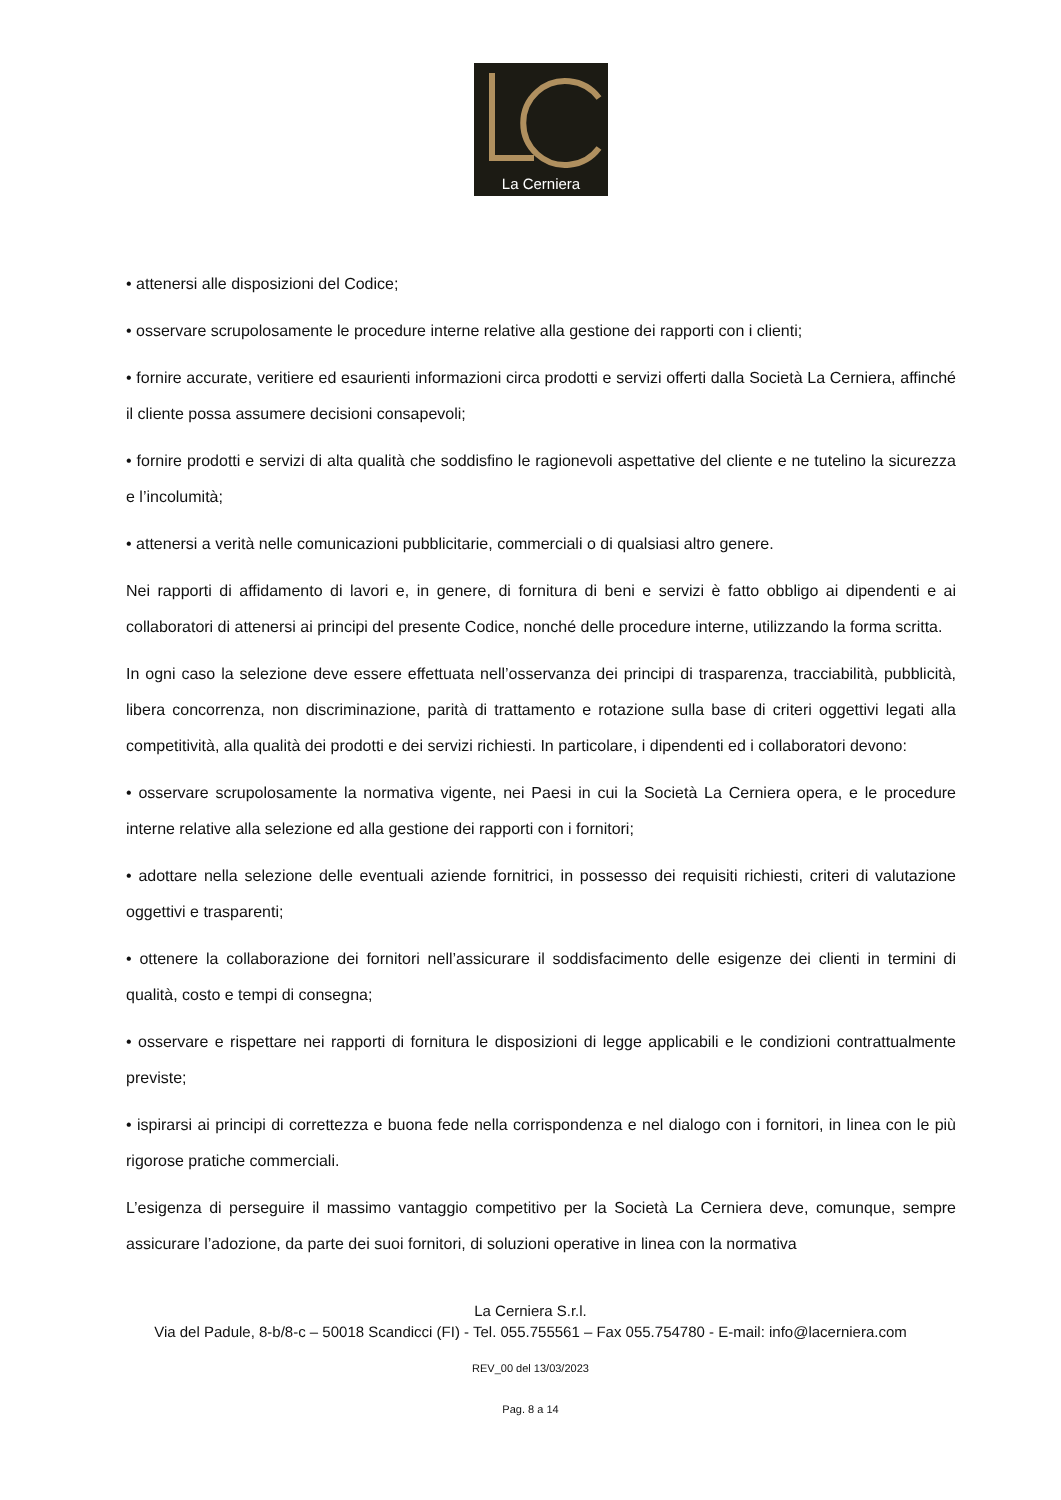La Cerniera
• attenersi alle disposizioni del Codice;
• osservare scrupolosamente le procedure interne relative alla gestione dei rapporti con i clienti;
• fornire accurate, veritiere ed esaurienti informazioni circa prodotti e servizi offerti dalla Società La Cerniera, affinché il cliente possa assumere decisioni consapevoli;
• fornire prodotti e servizi di alta qualità che soddisfino le ragionevoli aspettative del cliente e ne tutelino la sicurezza e l’incolumità;
• attenersi a verità nelle comunicazioni pubblicitarie, commerciali o di qualsiasi altro genere.
Nei rapporti di affidamento di lavori e, in genere, di fornitura di beni e servizi è fatto obbligo ai dipendenti e ai collaboratori di attenersi ai principi del presente Codice, nonché delle procedure interne, utilizzando la forma scritta.
In ogni caso la selezione deve essere effettuata nell’osservanza dei principi di trasparenza, tracciabilità, pubblicità, libera concorrenza, non discriminazione, parità di trattamento e rotazione sulla base di criteri oggettivi legati alla competitività, alla qualità dei prodotti e dei servizi richiesti. In particolare, i dipendenti ed i collaboratori devono:
• osservare scrupolosamente la normativa vigente, nei Paesi in cui la Società La Cerniera opera, e le procedure interne relative alla selezione ed alla gestione dei rapporti con i fornitori;
• adottare nella selezione delle eventuali aziende fornitrici, in possesso dei requisiti richiesti, criteri di valutazione oggettivi e trasparenti;
• ottenere la collaborazione dei fornitori nell’assicurare il soddisfacimento delle esigenze dei clienti in termini di qualità, costo e tempi di consegna;
• osservare e rispettare nei rapporti di fornitura le disposizioni di legge applicabili e le condizioni contrattualmente previste;
• ispirarsi ai principi di correttezza e buona fede nella corrispondenza e nel dialogo con i fornitori, in linea con le più rigorose pratiche commerciali.
L’esigenza di perseguire il massimo vantaggio competitivo per la Società La Cerniera deve, comunque, sempre assicurare l’adozione, da parte dei suoi fornitori, di soluzioni operative in linea con la normativa
La Cerniera S.r.l.
Via del Padule, 8-b/8-c – 50018 Scandicci (FI) - Tel. 055.755561 – Fax 055.754780 - E-mail: info@lacerniera.com
REV_00 del 13/03/2023
Pag. 8 a 14